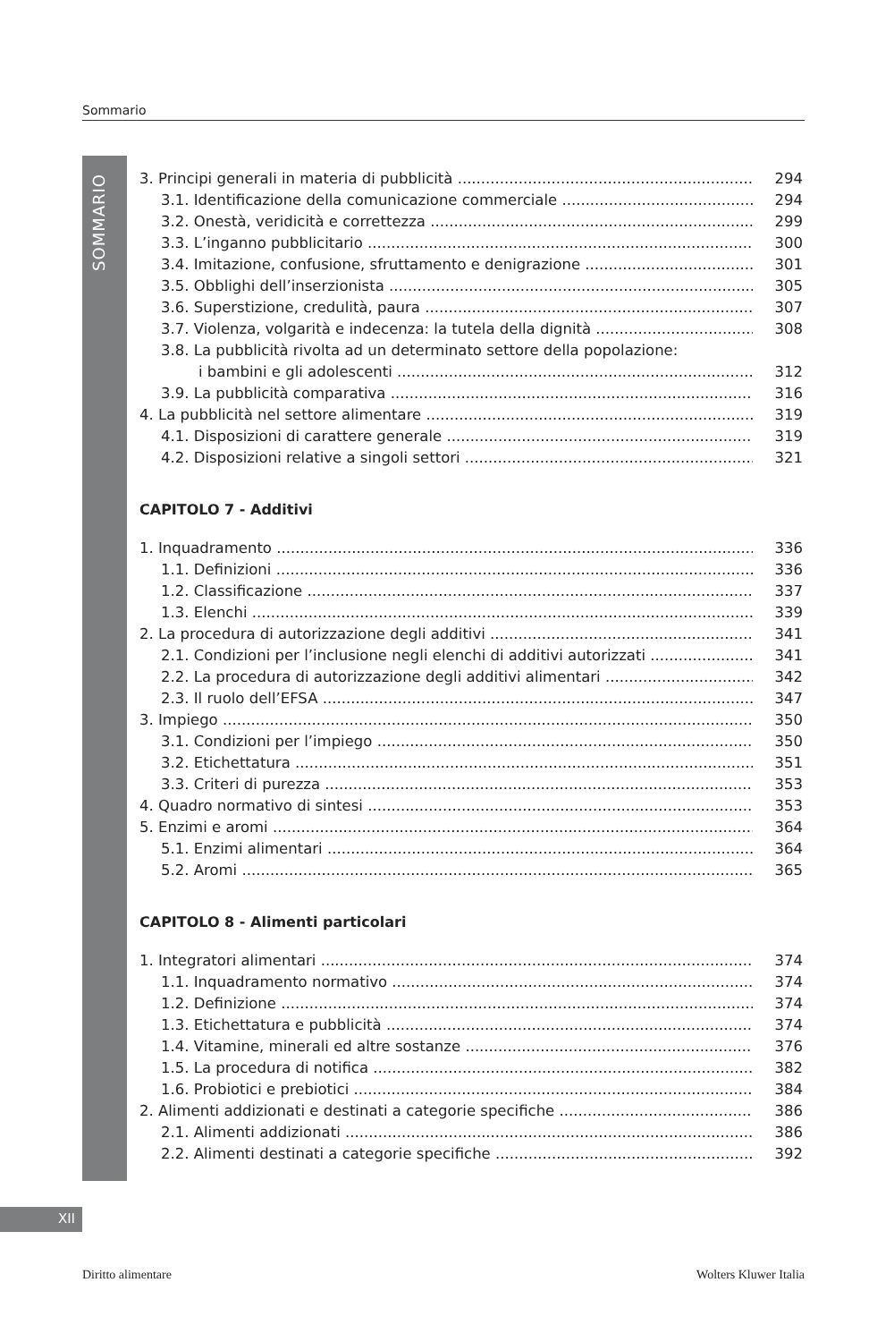Sommario
SOMMARIO
3. Principi generali in materia di pubblicità 294
3.1. Identificazione della comunicazione commerciale 294
3.2. Onestà, veridicità e correttezza 299
3.3. L’inganno pubblicitario 300
3.4. Imitazione, confusione, sfruttamento e denigrazione 301
3.5. Obblighi dell’inserzionista 305
3.6. Superstizione, credulità, paura 307
3.7. Violenza, volgarità e indecenza: la tutela della dignità 308
3.8. La pubblicità rivolta ad un determinato settore della popolazione:
i bambini e gli adolescenti 312
3.9. La pubblicità comparativa 316
4. La pubblicità nel settore alimentare 319
4.1. Disposizioni di carattere generale 319
4.2. Disposizioni relative a singoli settori 321
CAPITOLO 7 - Additivi
1. Inquadramento 336
1.1. Definizioni 336
1.2. Classificazione 337
1.3. Elenchi 339
2. La procedura di autorizzazione degli additivi 341
2.1. Condizioni per l’inclusione negli elenchi di additivi autorizzati 341
2.2. La procedura di autorizzazione degli additivi alimentari 342
2.3. Il ruolo dell’EFSA 347
3. Impiego 350
3.1. Condizioni per l’impiego 350
3.2. Etichettatura 351
3.3. Criteri di purezza 353
4. Quadro normativo di sintesi 353
5. Enzimi e aromi 364
5.1. Enzimi alimentari 364
5.2. Aromi 365
CAPITOLO 8 - Alimenti particolari
1. Integratori alimentari 374
1.1. Inquadramento normativo 374
1.2. Definizione 374
1.3. Etichettatura e pubblicità 374
1.4. Vitamine, minerali ed altre sostanze 376
1.5. La procedura di notifica 382
1.6. Probiotici e prebiotici 384
2. Alimenti addizionati e destinati a categorie specifiche 386
2.1. Alimenti addizionati 386
2.2. Alimenti destinati a categorie specifiche 392
XII
Diritto alimentare Wolters Kluwer Italia